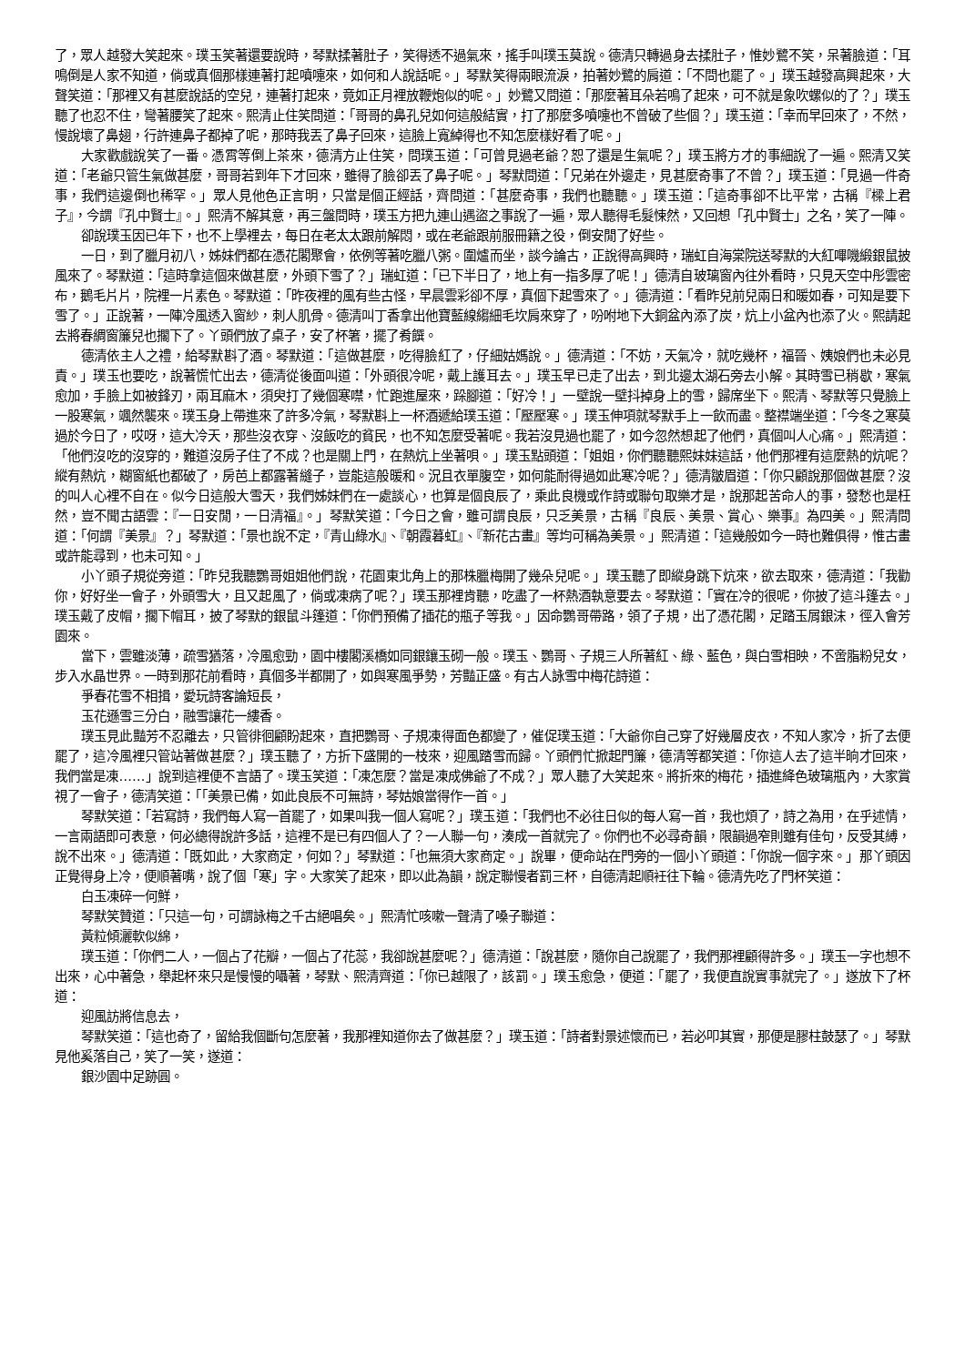了，眾人越發大笑起來。璞玉笑著還要說時，琴默揉著肚子，笑得透不過氣來，搖手叫璞玉莫說。德清只轉過身去揉肚子，惟妙鷺不笑，呆著臉道：「耳鳴倒是人家不知道，倘或真個那樣連著打起噴嚏來，如何和人說話呢。」琴默笑得兩眼流淚，拍著妙鷺的肩道：「不問也罷了。」璞玉越發高興起來，大聲笑道：「那裡又有甚麼說話的空兒，連著打起來，竟如正月裡放鞭炮似的呢。」妙鷺又問道：「那麼著耳朵若鳴了起來，可不就是象吹螺似的了？」璞玉聽了也忍不住，彎著腰笑了起來。熙清止住笑問道：「哥哥的鼻孔兒如何這般結實，打了那麼多噴嚏也不曾破了些個？」璞玉道：「幸而早回來了，不然，慢說壞了鼻翅，行許連鼻子都掉了呢，那時我丟了鼻子回來，這臉上寬綽得也不知怎麼樣好看了呢。」
大家歡戲說笑了一番。憑霄等倒上茶來，德清方止住笑，問璞玉道：「可曾見過老爺？恕了還是生氣呢？」璞玉將方才的事細說了一遍。熙清又笑道：「老爺只管生氣做甚麼，哥哥若到年下才回來，雖得了臉卻丟了鼻子呢。」琴默問道：「兄弟在外邊走，見甚麼奇事了不曾？」璞玉道：「見過一件奇事，我們這邊倒也稀罕。」眾人見他色正言明，只當是個正經話，齊問道：「甚麼奇事，我們也聽聽。」璞玉道：「這奇事卻不比平常，古稱『樑上君子』，今謂『孔中賢士』。」熙清不解其意，再三盤問時，璞玉方把九連山遇盜之事說了一遍，眾人聽得毛髮悚然，又回想「孔中賢士」之名，笑了一陣。
卻說璞玉因已年下，也不上學裡去，每日在老太太跟前解悶，或在老爺跟前服冊籍之役，倒安閒了好些。
一日，到了臘月初八，姊妹們都在憑花閣聚會，依例等著吃臘八粥。圍爐而坐，談今論古，正說得高興時，瑞虹自海棠院送琴默的大紅嗶嘰緞銀鼠披風來了。琴默道：「這時拿這個來做甚麼，外頭下雪了？」瑞虹道：「已下半日了，地上有一指多厚了呢！」德清自玻璃窗內往外看時，只見天空中彤雲密布，鵝毛片片，院裡一片素色。琴默道：「昨夜裡的風有些古怪，早晨雲彩卻不厚，真個下起雪來了。」德清道：「看昨兒前兒兩日和暖如春，可知是要下雪了。」正說著，一陣冷風透入窗紗，刺人肌骨。德清叫丁香拿出他寶藍線縐細毛坎肩來穿了，吩咐地下大銅盆內添了炭，炕上小盆內也添了火。熙請起去將春綢窗簾兒也擱下了。丫頭們放了桌子，安了杯箸，擺了肴饌。
德清依主人之禮，給琴默斟了酒。琴默道：「這做甚麼，吃得臉紅了，仔細姑媽說。」德清道：「不妨，天氣冷，就吃幾杯，福晉、姨娘們也未必見責。」璞玉也要吃，說著慌忙出去，德清從後面叫道：「外頭很冷呢，戴上護耳去。」璞玉早已走了出去，到北邊太湖石旁去小解。其時雪已稍歇，寒氣愈加，手臉上如被鋒刃，兩耳麻木，須臾打了幾個寒噤，忙跑進屋來，跺腳道：「好冷！」一壁說一壁抖掉身上的雪，歸席坐下。熙清、琴默等只覺臉上一股寒氣，颯然襲來。璞玉身上帶進來了許多冷氣，琴默斟上一杯酒遞給璞玉道：「壓壓寒。」璞玉伸項就琴默手上一飲而盡。整襟端坐道：「今冬之寒莫過於今日了，哎呀，這大冷天，那些沒衣穿、沒飯吃的貧民，也不知怎麼受著呢。我若沒見過也罷了，如今忽然想起了他們，真個叫人心痛。」熙清道：「他們沒吃的沒穿的，難道沒房子住了不成？也是關上門，在熱炕上坐著唄。」璞玉點頭道：「姐姐，你們聽聽熙妹妹這話，他們那裡有這麼熱的炕呢？縱有熱炕，糊窗紙也都破了，房芭上都露著縫子，豈能這般暖和。況且衣單腹空，如何能耐得過如此寒冷呢？」德清皺眉道：「你只顧說那個做甚麼？沒的叫人心裡不自在。似今日這般大雪天，我們姊妹們在一處談心，也算是個良辰了，乘此良機或作詩或聯句取樂才是，說那起苦命人的事，發愁也是枉然，豈不聞古語雲：『一日安閒，一日清福』。」琴默笑道：「今日之會，雖可謂良辰，只乏美景，古稱『良辰、美景、賞心、樂事』為四美。」熙清問道：「何謂『美景』？」琴默道：「景也說不定，『青山綠水』、『朝霞暮虹』、『新花古畫』等均可稱為美景。」熙清道：「這幾般如今一時也難俱得，惟古畫或許能尋到，也未可知。」
小丫頭子規從旁道：「昨兒我聽鸚哥姐姐他們說，花園東北角上的那株臘梅開了幾朵兒呢。」璞玉聽了即縱身跳下炕來，欲去取來，德清道：「我勸你，好好坐一會子，外頭雪大，且又起風了，倘或凍病了呢？」璞玉那裡肯聽，吃盡了一杯熱酒執意要去。琴默道：「實在冷的很呢，你披了這斗篷去。」璞玉戴了皮帽，擱下帽耳，披了琴默的銀鼠斗篷道：「你們預備了插花的瓶子等我。」因命鸚哥帶路，領了子規，出了憑花閣，足踏玉屑銀沫，徑入會芳園來。
當下，雲雖淡薄，疏雪猶落，冷風愈勁，園中樓閣溪橋如同銀鑲玉砌一般。璞玉、鸚哥、子規三人所著紅、綠、藍色，與白雪相映，不啻脂粉兒女，步入水晶世界。一時到那花前看時，真個多半都開了，如與寒風爭勢，芳豔正盛。有古人詠雪中梅花詩道：
爭春花雪不相揖，愛玩詩客論短長，
玉花遜雪三分白，融雪讓花一縷香。
璞玉見此豔芳不忍離去，只管徘徊顧盼起來，直把鸚哥、子規凍得面色都變了，催促璞玉道：「大爺你自己穿了好幾層皮衣，不知人家冷，折了去便罷了，這冷風裡只管站著做甚麼？」璞玉聽了，方折下盛開的一枝來，迎風踏雪而歸。丫頭們忙掀起門簾，德清等都笑道：「你這人去了這半晌才回來，我們當是凍……」說到這裡便不言語了。璞玉笑道：「凍怎麼？當是凍成佛爺了不成？」眾人聽了大笑起來。將折來的梅花，插進絳色玻璃瓶內，大家賞視了一會子，德清笑道：「「美景已備，如此良辰不可無詩，琴姑娘當得作一首。」
琴默笑道：「若寫詩，我們每人寫一首罷了，如果叫我一個人寫呢？」璞玉道：「我們也不必往日似的每人寫一首，我也煩了，詩之為用，在乎述情，一言兩語即可表意，何必總得說許多話，這裡不是已有四個人了？一人聯一句，湊成一首就完了。你們也不必尋奇韻，限韻過窄則雖有佳句，反受其縛，說不出來。」德清道：「既如此，大家商定，何如？」琴默道：「也無須大家商定。」說畢，便命站在門旁的一個小丫頭道：「你說一個字來。」那丫頭因正覺得身上冷，便順著嘴，說了個「寒」字。大家笑了起來，即以此為韻，說定聯慢者罰三杯，自德清起順衽往下輪。德清先吃了門杯笑道：
白玉凍碎一何鮮，
琴默笑贊道：「只這一句，可謂詠梅之千古絕唱矣。」熙清忙咳嗽一聲清了嗓子聯道：
黃粒傾灑軟似綿，
璞玉道：「你們二人，一個占了花瓣，一個占了花蕊，我卻說甚麼呢？」德清道：「說甚麼，隨你自己說罷了，我們那裡顧得許多。」璞玉一字也想不出來，心中著急，舉起杯來只是慢慢的囁著，琴默、熙清齊道：「你已越限了，該罰。」璞玉愈急，便道：「罷了，我便直說實事就完了。」遂放下了杯道：
迎風訪將信息去，
琴默笑道：「這也奇了，留給我個斷句怎麼著，我那裡知道你去了做甚麼？」璞玉道：「詩者對景述懷而已，若必叩其實，那便是膠柱鼓瑟了。」琴默見他奚落自己，笑了一笑，遂道：
銀沙園中足跡圓。